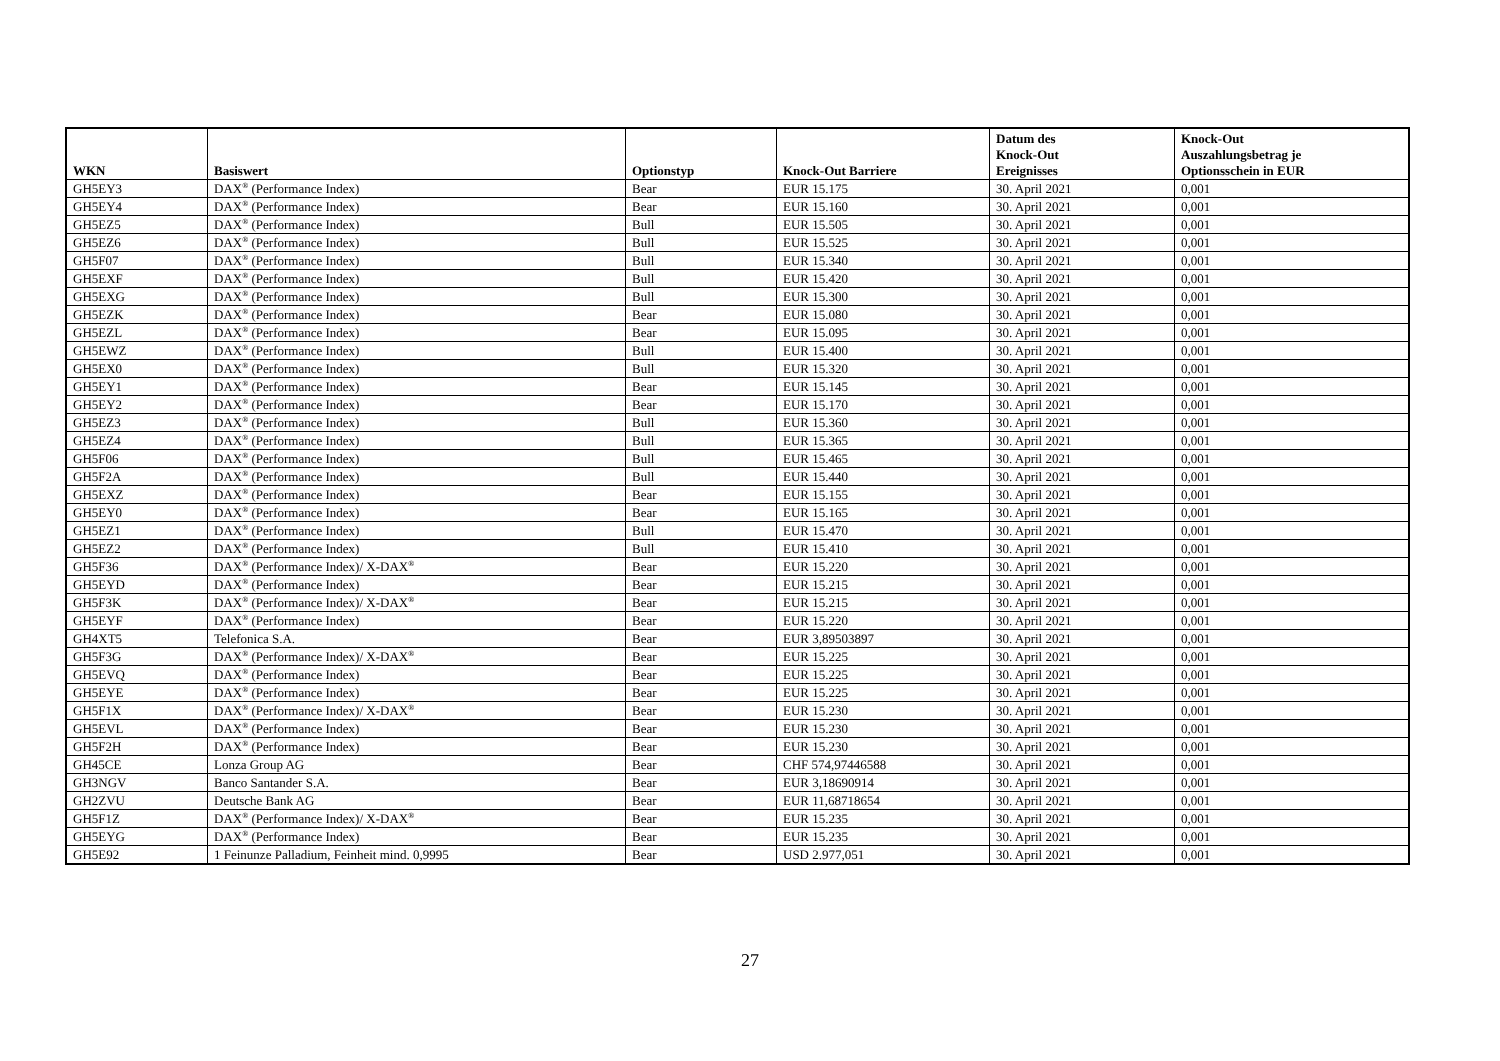| WKN | Basiswert | Optionstyp | Knock-Out Barriere | Datum des Knock-Out Ereignisses | Knock-Out Auszahlungsbetrag je Optionsschein in EUR |
| --- | --- | --- | --- | --- | --- |
| GH5EY3 | DAX<sup>®</sup> (Performance Index) | Bear | EUR 15.175 | 30. April 2021 | 0,001 |
| GH5EY4 | DAX<sup>®</sup> (Performance Index) | Bear | EUR 15.160 | 30. April 2021 | 0,001 |
| GH5EZ5 | DAX<sup>®</sup> (Performance Index) | Bull | EUR 15.505 | 30. April 2021 | 0,001 |
| GH5EZ6 | DAX<sup>®</sup> (Performance Index) | Bull | EUR 15.525 | 30. April 2021 | 0,001 |
| GH5F07 | DAX<sup>®</sup> (Performance Index) | Bull | EUR 15.340 | 30. April 2021 | 0,001 |
| GH5EXF | DAX<sup>®</sup> (Performance Index) | Bull | EUR 15.420 | 30. April 2021 | 0,001 |
| GH5EXG | DAX<sup>®</sup> (Performance Index) | Bull | EUR 15.300 | 30. April 2021 | 0,001 |
| GH5EZK | DAX<sup>®</sup> (Performance Index) | Bear | EUR 15.080 | 30. April 2021 | 0,001 |
| GH5EZL | DAX<sup>®</sup> (Performance Index) | Bear | EUR 15.095 | 30. April 2021 | 0,001 |
| GH5EWZ | DAX<sup>®</sup> (Performance Index) | Bull | EUR 15.400 | 30. April 2021 | 0,001 |
| GH5EX0 | DAX<sup>®</sup> (Performance Index) | Bull | EUR 15.320 | 30. April 2021 | 0,001 |
| GH5EY1 | DAX<sup>®</sup> (Performance Index) | Bear | EUR 15.145 | 30. April 2021 | 0,001 |
| GH5EY2 | DAX<sup>®</sup> (Performance Index) | Bear | EUR 15.170 | 30. April 2021 | 0,001 |
| GH5EZ3 | DAX<sup>®</sup> (Performance Index) | Bull | EUR 15.360 | 30. April 2021 | 0,001 |
| GH5EZ4 | DAX<sup>®</sup> (Performance Index) | Bull | EUR 15.365 | 30. April 2021 | 0,001 |
| GH5F06 | DAX<sup>®</sup> (Performance Index) | Bull | EUR 15.465 | 30. April 2021 | 0,001 |
| GH5F2A | DAX<sup>®</sup> (Performance Index) | Bull | EUR 15.440 | 30. April 2021 | 0,001 |
| GH5EXZ | DAX<sup>®</sup> (Performance Index) | Bear | EUR 15.155 | 30. April 2021 | 0,001 |
| GH5EY0 | DAX<sup>®</sup> (Performance Index) | Bear | EUR 15.165 | 30. April 2021 | 0,001 |
| GH5EZ1 | DAX<sup>®</sup> (Performance Index) | Bull | EUR 15.470 | 30. April 2021 | 0,001 |
| GH5EZ2 | DAX<sup>®</sup> (Performance Index) | Bull | EUR 15.410 | 30. April 2021 | 0,001 |
| GH5F36 | DAX<sup>®</sup> (Performance Index)/ X-DAX<sup>®</sup> | Bear | EUR 15.220 | 30. April 2021 | 0,001 |
| GH5EYD | DAX<sup>®</sup> (Performance Index) | Bear | EUR 15.215 | 30. April 2021 | 0,001 |
| GH5F3K | DAX<sup>®</sup> (Performance Index)/ X-DAX<sup>®</sup> | Bear | EUR 15.215 | 30. April 2021 | 0,001 |
| GH5EYF | DAX<sup>®</sup> (Performance Index) | Bear | EUR 15.220 | 30. April 2021 | 0,001 |
| GH4XT5 | Telefonica S.A. | Bear | EUR 3,89503897 | 30. April 2021 | 0,001 |
| GH5F3G | DAX<sup>®</sup> (Performance Index)/ X-DAX<sup>®</sup> | Bear | EUR 15.225 | 30. April 2021 | 0,001 |
| GH5EVQ | DAX<sup>®</sup> (Performance Index) | Bear | EUR 15.225 | 30. April 2021 | 0,001 |
| GH5EYE | DAX<sup>®</sup> (Performance Index) | Bear | EUR 15.225 | 30. April 2021 | 0,001 |
| GH5F1X | DAX<sup>®</sup> (Performance Index)/ X-DAX<sup>®</sup> | Bear | EUR 15.230 | 30. April 2021 | 0,001 |
| GH5EVL | DAX<sup>®</sup> (Performance Index) | Bear | EUR 15.230 | 30. April 2021 | 0,001 |
| GH5F2H | DAX<sup>®</sup> (Performance Index) | Bear | EUR 15.230 | 30. April 2021 | 0,001 |
| GH45CE | Lonza Group AG | Bear | CHF 574,97446588 | 30. April 2021 | 0,001 |
| GH3NGV | Banco Santander S.A. | Bear | EUR 3,18690914 | 30. April 2021 | 0,001 |
| GH2ZVU | Deutsche Bank AG | Bear | EUR 11,68718654 | 30. April 2021 | 0,001 |
| GH5F1Z | DAX<sup>®</sup> (Performance Index)/ X-DAX<sup>®</sup> | Bear | EUR 15.235 | 30. April 2021 | 0,001 |
| GH5EYG | DAX<sup>®</sup> (Performance Index) | Bear | EUR 15.235 | 30. April 2021 | 0,001 |
| GH5E92 | 1 Feinunze Palladium, Feinheit mind. 0,9995 | Bear | USD 2.977,051 | 30. April 2021 | 0,001 |
27